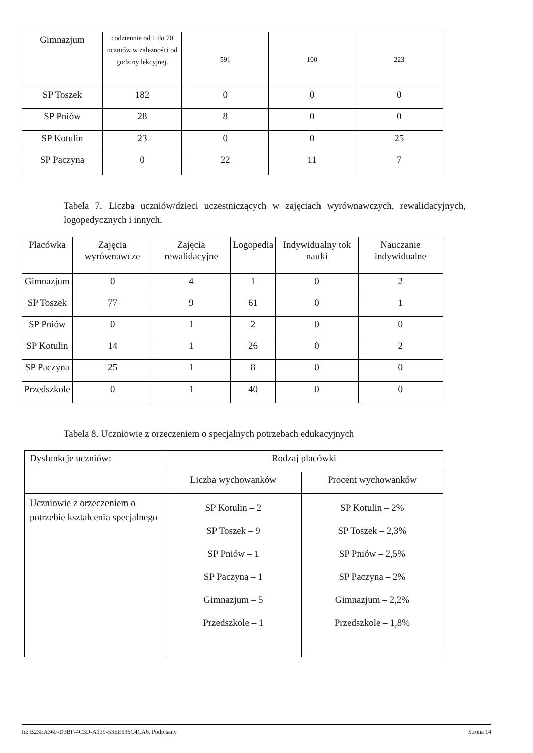| Gimnazjum | codziennie od 1 do 70 uczniów w zależności od godziny lekcyjnej. | 591 | 100 | 223 |
| SP Toszek | 182 | 0 | 0 | 0 |
| SP Pniów | 28 | 8 | 0 | 0 |
| SP Kotulin | 23 | 0 | 0 | 25 |
| SP Paczyna | 0 | 22 | 11 | 7 |
Tabela 7. Liczba uczniów/dzieci uczestniczących w zajęciach wyrównawczych, rewalidacyjnych, logopedycznych i innych.
| Placówka | Zajęcia wyrównawcze | Zajęcia rewalidacyjne | Logopedia | Indywidualny tok nauki | Nauczanie indywidualne |
| Gimnazjum | 0 | 4 | 1 | 0 | 2 |
| SP Toszek | 77 | 9 | 61 | 0 | 1 |
| SP Pniów | 0 | 1 | 2 | 0 | 0 |
| SP Kotulin | 14 | 1 | 26 | 0 | 2 |
| SP Paczyna | 25 | 1 | 8 | 0 | 0 |
| Przedszkole | 0 | 1 | 40 | 0 | 0 |
Tabela 8. Uczniowie z orzeczeniem o specjalnych potrzebach edukacyjnych
| Dysfunkcje uczniów: | Rodzaj placówki | |
| | Liczba wychowanków | Procent wychowanków |
| Uczniowie z orzeczeniem o potrzebie kształcenia specjalnego | SP Kotulin – 2 SP Toszek – 9 SP Pniów – 1 SP Paczyna – 1 Gimnazjum – 5 Przedszkole – 1 | SP Kotulin – 2% SP Toszek – 2,3% SP Pniów – 2,5% SP Paczyna – 2% Gimnazjum – 2,2% Przedszkole – 1,8% |
Id: B23EA36F-D3BF-4C3D-A139-53EE636C4CA6. Podpisany Strona 14